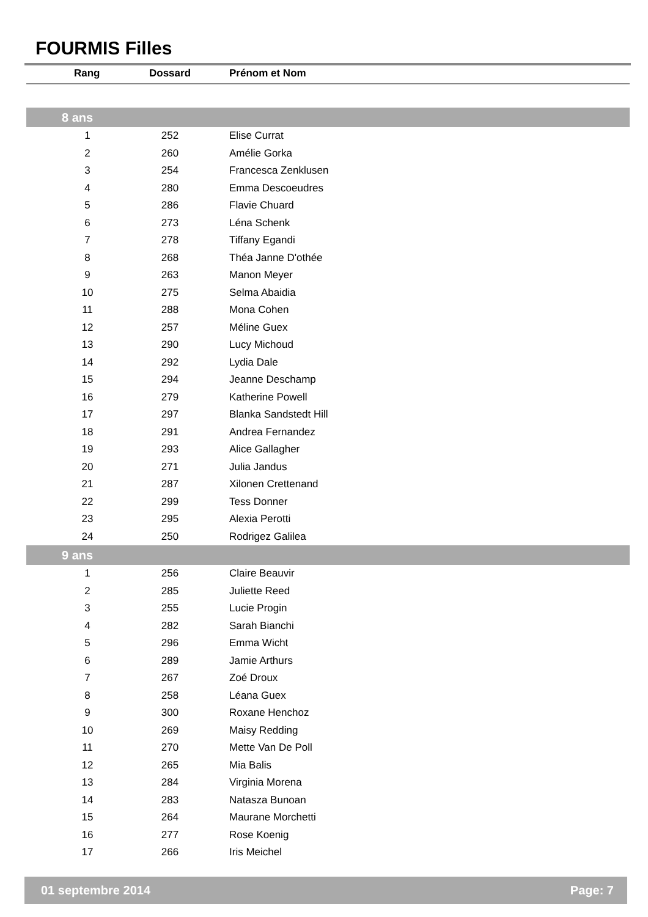FOURMIS Filles
| Rang | Dossard | Prénom et Nom |
| --- | --- | --- |
| 8 ans | | |
| 1 | 252 | Elise Currat |
| 2 | 260 | Amélie Gorka |
| 3 | 254 | Francesca Zenklusen |
| 4 | 280 | Emma Descoeudres |
| 5 | 286 | Flavie Chuard |
| 6 | 273 | Léna Schenk |
| 7 | 278 | Tiffany Egandi |
| 8 | 268 | Théa Janne D'othée |
| 9 | 263 | Manon Meyer |
| 10 | 275 | Selma Abaidia |
| 11 | 288 | Mona Cohen |
| 12 | 257 | Méline Guex |
| 13 | 290 | Lucy Michoud |
| 14 | 292 | Lydia Dale |
| 15 | 294 | Jeanne Deschamp |
| 16 | 279 | Katherine Powell |
| 17 | 297 | Blanka Sandstedt Hill |
| 18 | 291 | Andrea Fernandez |
| 19 | 293 | Alice Gallagher |
| 20 | 271 | Julia Jandus |
| 21 | 287 | Xilonen Crettenand |
| 22 | 299 | Tess Donner |
| 23 | 295 | Alexia Perotti |
| 24 | 250 | Rodrigez Galilea |
| 9 ans | | |
| 1 | 256 | Claire Beauvir |
| 2 | 285 | Juliette Reed |
| 3 | 255 | Lucie Progin |
| 4 | 282 | Sarah Bianchi |
| 5 | 296 | Emma Wicht |
| 6 | 289 | Jamie Arthurs |
| 7 | 267 | Zoé Droux |
| 8 | 258 | Léana Guex |
| 9 | 300 | Roxane Henchoz |
| 10 | 269 | Maisy Redding |
| 11 | 270 | Mette Van De Poll |
| 12 | 265 | Mia Balis |
| 13 | 284 | Virginia Morena |
| 14 | 283 | Natasza Bunoan |
| 15 | 264 | Maurane Morchetti |
| 16 | 277 | Rose Koenig |
| 17 | 266 | Iris Meichel |
01 septembre 2014 Page: 7